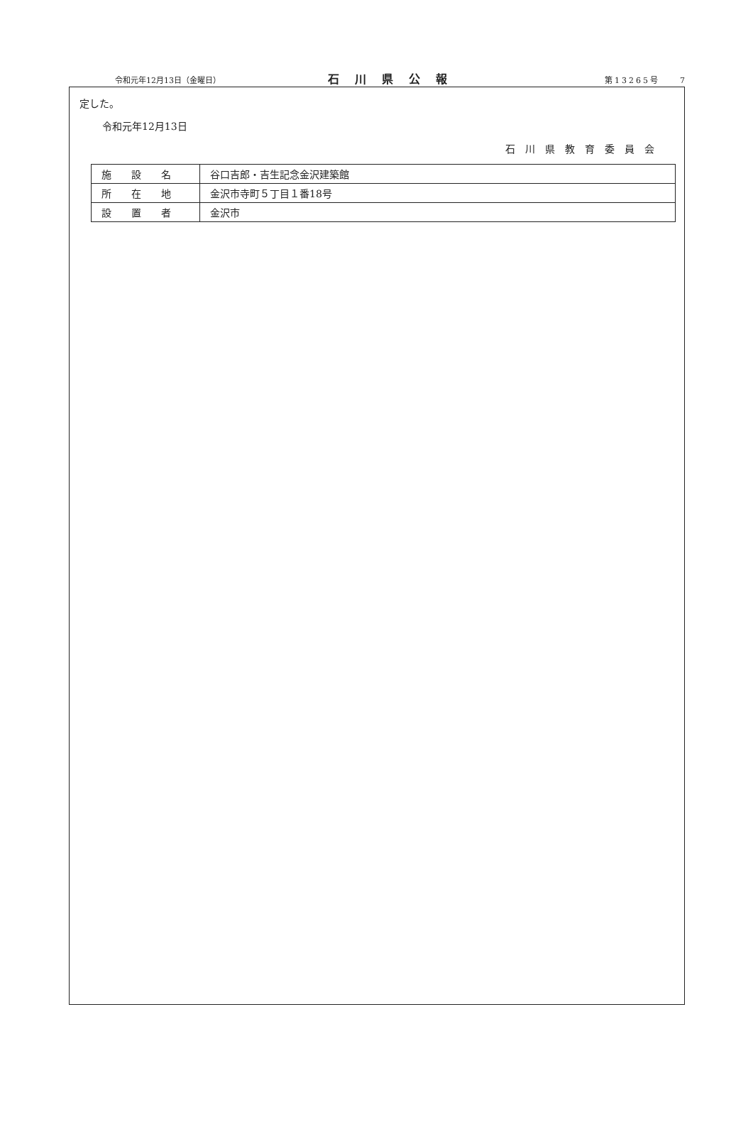令和元年12月13日（金曜日） 石川県公報 第13265号　　7
定した。
令和元年12月13日
石川県教育委員会
| 施 設 名 | 谷口吉郎・吉生記念金沢建築館 |
| 所 在 地 | 金沢市寺町５丁目１番18号 |
| 設 置 者 | 金沢市 |